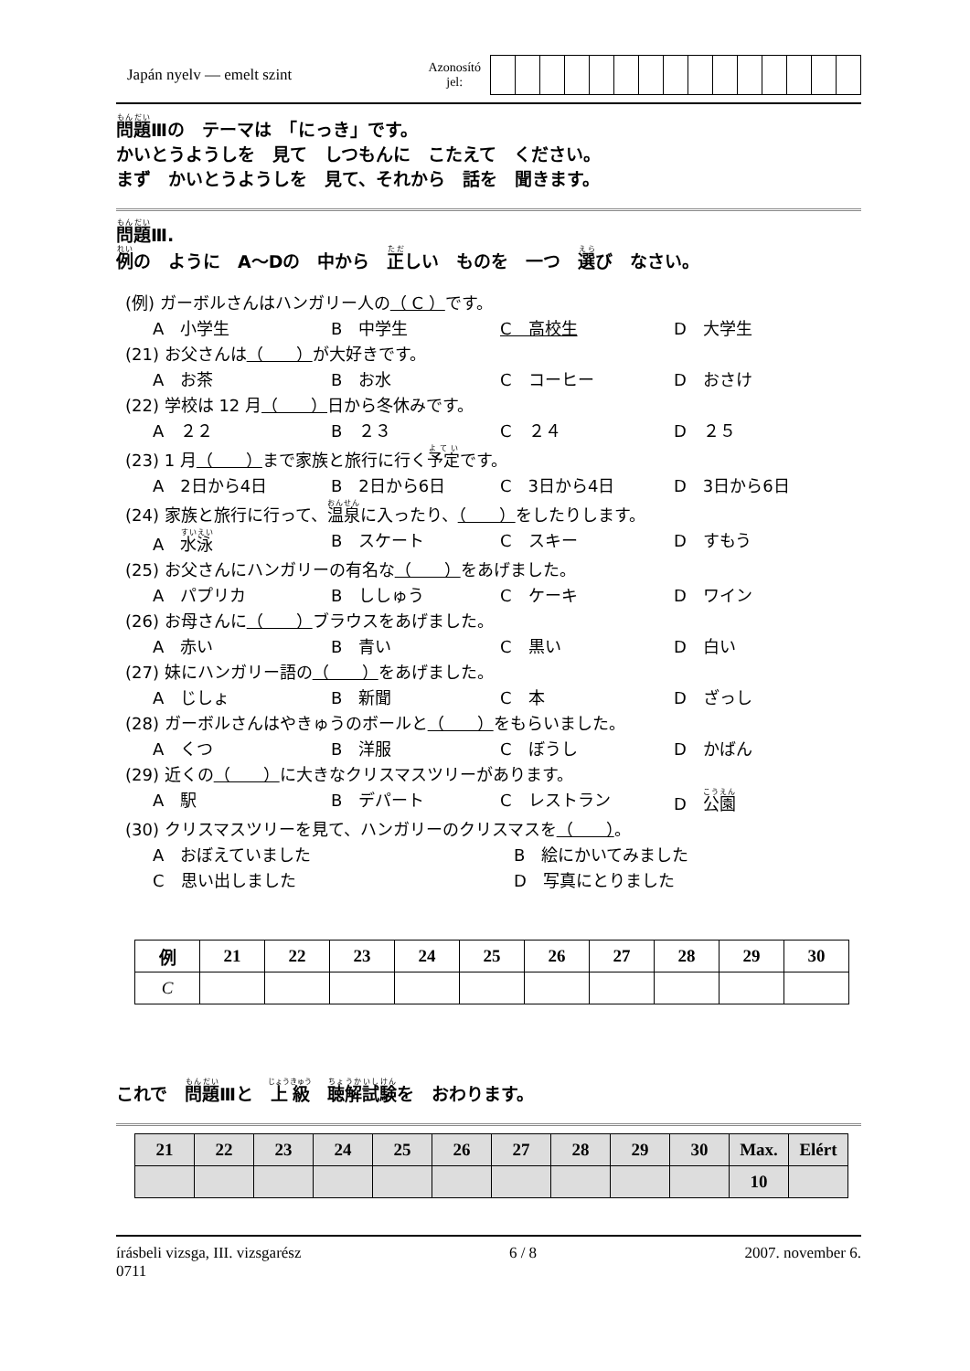Japán nyelv — emelt szint
Azonosító
jel:
問題Ⅲの　テーマは　「にっき」です。
かいとうようしを　見て　しつもんに　こたえて　ください。
まず　かいとうようしを　見て、それから　話を　聞きます。
問題Ⅲ.
例の　ように　A～Dの　中から　正しい　ものを　一つ　選び　なさい。
(例) ガーボルさんはハンガリー人の（ C ）です。
A　小学生 B　中学生 C　高校生 D　大学生
(21) お父さんは（　　）が大好きです。
A　お茶 B　お水 C　コーヒー D　おさけ
(22) 学校は 12 月（　　）日から冬休みです。
A　２２ B　２３ C　２４ D　２５
(23) 1 月（　　）まで家族と旅行に行く予定です。
A　2日から4日 B　2日から6日 C　3日から4日 D　3日から6日
(24) 家族と旅行に行って、温泉に入ったり、（　　）をしたりします。
A　水泳 B　スケート C　スキー D　すもう
(25) お父さんにハンガリーの有名な（　　）をあげました。
A　パプリカ B　ししゅう C　ケーキ D　ワイン
(26) お母さんに（　　）ブラウスをあげました。
A　赤い B　青い C　黒い D　白い
(27) 妹にハンガリー語の（　　）をあげました。
A　じしょ B　新聞 C　本 D　ざっし
(28) ガーボルさんはやきゅうのボールと（　　）をもらいました。
A　くつ B　洋服 C　ぼうし D　かばん
(29) 近くの（　　）に大きなクリスマスツリーがあります。
A　駅 B　デパート C　レストラン D　公園
(30) クリスマスツリーを見て、ハンガリーのクリスマスを（　　）。
A　おぼえていました B　絵にかいてみました C　思い出しました D　写真にとりました
| 例 | 21 | 22 | 23 | 24 | 25 | 26 | 27 | 28 | 29 | 30 |
| --- | --- | --- | --- | --- | --- | --- | --- | --- | --- | --- |
| C | | | | | | | | | | |
これで　問題Ⅲと　上級　聴解試験を　おわります。
| 21 | 22 | 23 | 24 | 25 | 26 | 27 | 28 | 29 | 30 | Max. | Elért |
| --- | --- | --- | --- | --- | --- | --- | --- | --- | --- | --- | --- |
| | | | | | | | | | | 10 | |
írásbeli vizsga, III. vizsgarész
0711 6 / 8 2007. november 6.